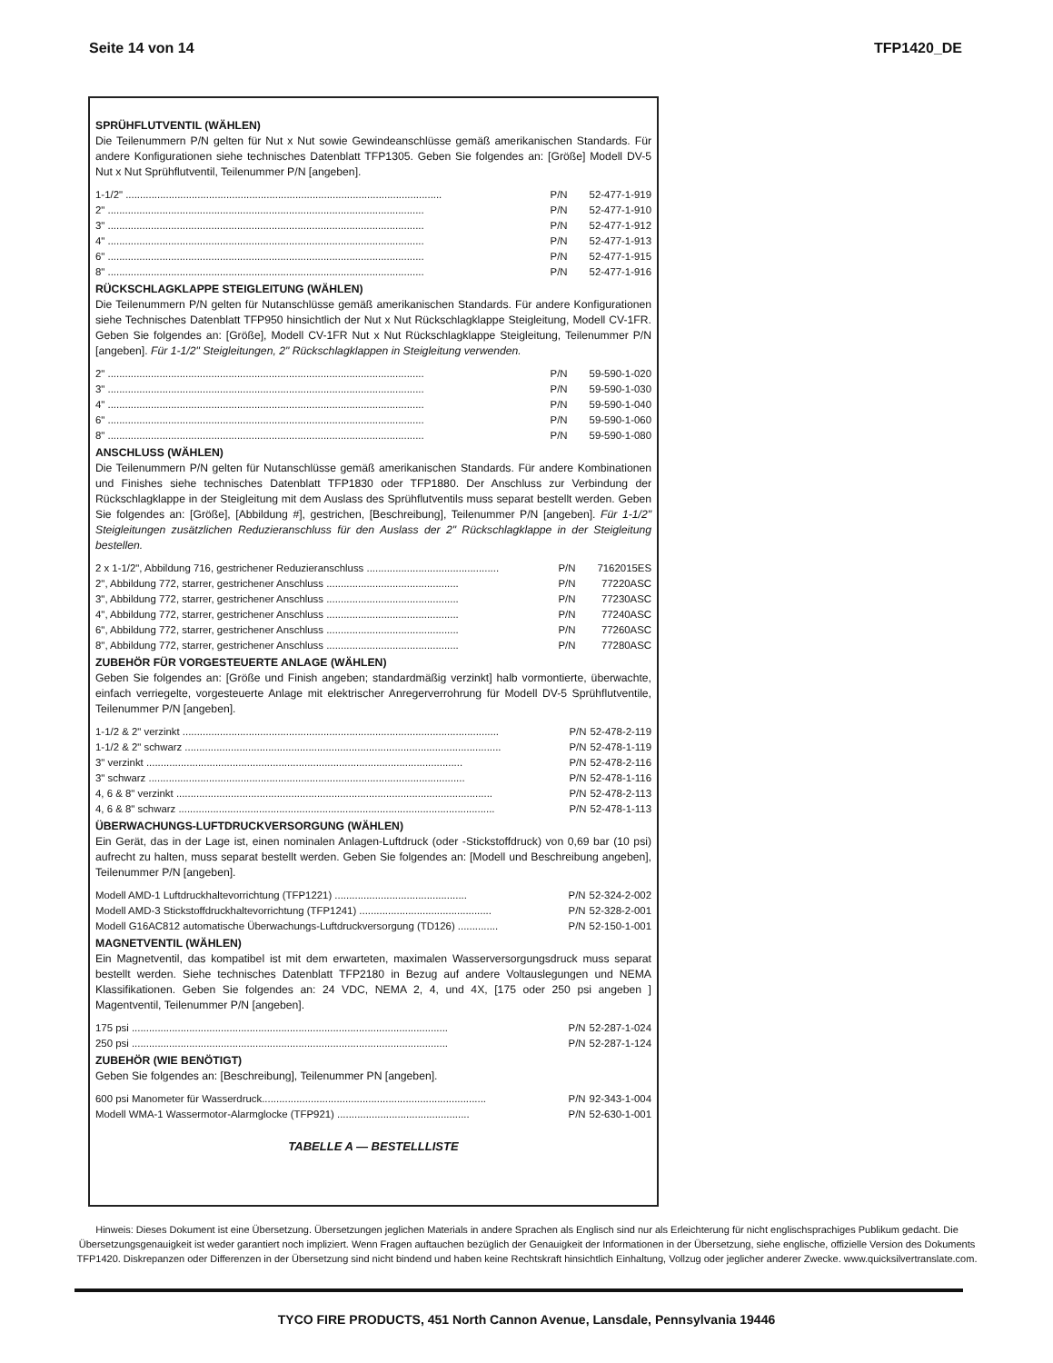Seite 14 von 14 TFP1420_DE
SPRÜHFLUTVENTIL (WÄHLEN)
Die Teilenummern P/N gelten für Nut x Nut sowie Gewindeanschlüsse gemäß amerikanischen Standards. Für andere Konfigurationen siehe technisches Datenblatt TFP1305. Geben Sie folgendes an: [Größe] Modell DV-5 Nut x Nut Sprühflutventil, Teilenummer P/N [angeben].
| 1-1/2" .............................................................................................................. | P/N | 52-477-1-919 |
| 2" .............................................................................................................. | P/N | 52-477-1-910 |
| 3" .............................................................................................................. | P/N | 52-477-1-912 |
| 4" .............................................................................................................. | P/N | 52-477-1-913 |
| 6" .............................................................................................................. | P/N | 52-477-1-915 |
| 8" .............................................................................................................. | P/N | 52-477-1-916 |
RÜCKSCHLAGKLAPPE STEIGLEITUNG (WÄHLEN)
Die Teilenummern P/N gelten für Nutanschlüsse gemäß amerikanischen Standards. Für andere Konfigurationen siehe Technisches Datenblatt TFP950 hinsichtlich der Nut x Nut Rückschlagklappe Steigleitung, Modell CV-1FR. Geben Sie folgendes an: [Größe], Modell CV-1FR Nut x Nut Rückschlagklappe Steigleitung, Teilenummer P/N [angeben]. Für 1-1/2" Steigleitungen, 2" Rückschlagklappen in Steigleitung verwenden.
| 2" .............................................................................................................. | P/N | 59-590-1-020 |
| 3" .............................................................................................................. | P/N | 59-590-1-030 |
| 4" .............................................................................................................. | P/N | 59-590-1-040 |
| 6" .............................................................................................................. | P/N | 59-590-1-060 |
| 8" .............................................................................................................. | P/N | 59-590-1-080 |
ANSCHLUSS (WÄHLEN)
Die Teilenummern P/N gelten für Nutanschlüsse gemäß amerikanischen Standards. Für andere Kombinationen und Finishes siehe technisches Datenblatt TFP1830 oder TFP1880. Der Anschluss zur Verbindung der Rückschlagklappe in der Steigleitung mit dem Auslass des Sprühflutventils muss separat bestellt werden. Geben Sie folgendes an: [Größe], [Abbildung #], gestrichen, [Beschreibung], Teilenummer P/N [angeben]. Für 1-1/2" Steigleitungen zusätzlichen Reduzieranschluss für den Auslass der 2" Rückschlagklappe in der Steigleitung bestellen.
| 2 x 1-1/2", Abbildung 716, gestrichener Reduzieranschluss .............................................. | P/N | 7162015ES |
| 2", Abbildung 772, starrer, gestrichener Anschluss .............................................. | P/N | 77220ASC |
| 3", Abbildung 772, starrer, gestrichener Anschluss .............................................. | P/N | 77230ASC |
| 4", Abbildung 772, starrer, gestrichener Anschluss .............................................. | P/N | 77240ASC |
| 6", Abbildung 772, starrer, gestrichener Anschluss .............................................. | P/N | 77260ASC |
| 8", Abbildung 772, starrer, gestrichener Anschluss .............................................. | P/N | 77280ASC |
ZUBEHÖR FÜR VORGESTEUERTE ANLAGE (WÄHLEN)
Geben Sie folgendes an: [Größe und Finish angeben; standardmäßig verzinkt] halb vormontierte, überwachte, einfach verriegelte, vorgesteuerte Anlage mit elektrischer Anregerverrohrung für Modell DV-5 Sprühflutventile, Teilenummer P/N [angeben].
| 1-1/2 & 2" verzinkt .............................................................................................................. | P/N | 52-478-2-119 |
| 1-1/2 & 2" schwarz .............................................................................................................. | P/N | 52-478-1-119 |
| 3" verzinkt .............................................................................................................. | P/N | 52-478-2-116 |
| 3" schwarz .............................................................................................................. | P/N | 52-478-1-116 |
| 4, 6 & 8" verzinkt .............................................................................................................. | P/N | 52-478-2-113 |
| 4, 6 & 8" schwarz .............................................................................................................. | P/N | 52-478-1-113 |
ÜBERWACHUNGS-LUFTDRUCKVERSORGUNG (WÄHLEN)
Ein Gerät, das in der Lage ist, einen nominalen Anlagen-Luftdruck (oder -Stickstoffdruck) von 0,69 bar (10 psi) aufrecht zu halten, muss separat bestellt werden. Geben Sie folgendes an: [Modell und Beschreibung angeben], Teilenummer P/N [angeben].
| Modell AMD-1 Luftdruckhaltevorrichtung (TFP1221) .............................................. | P/N | 52-324-2-002 |
| Modell AMD-3 Stickstoffdruckhaltevorrichtung (TFP1241) .............................................. | P/N | 52-328-2-001 |
| Modell G16AC812 automatische Überwachungs-Luftdruckversorgung (TD126) .............. | P/N | 52-150-1-001 |
MAGNETVENTIL (WÄHLEN)
Ein Magnetventil, das kompatibel ist mit dem erwarteten, maximalen Wasserversorgungsdruck muss separat bestellt werden. Siehe technisches Datenblatt TFP2180 in Bezug auf andere Voltauslegungen und NEMA Klassifikationen. Geben Sie folgendes an: 24 VDC, NEMA 2, 4, und 4X, [175 oder 250 psi angeben ] Magentventil, Teilenummer P/N [angeben].
| 175 psi .............................................................................................................. | P/N | 52-287-1-024 |
| 250 psi .............................................................................................................. | P/N | 52-287-1-124 |
ZUBEHÖR (WIE BENÖTIGT)
Geben Sie folgendes an: [Beschreibung], Teilenummer PN [angeben].
| 600 psi Manometer für Wasserdruck.............................................................................. | P/N | 92-343-1-004 |
| Modell WMA-1 Wassermotor-Alarmglocke (TFP921) .............................................. | P/N | 52-630-1-001 |
TABELLE A — BESTELLLISTE
Hinweis: Dieses Dokument ist eine Übersetzung. Übersetzungen jeglichen Materials in andere Sprachen als Englisch sind nur als Erleichterung für nicht englischsprachiges Publikum gedacht. Die Übersetzungsgenauigkeit ist weder garantiert noch impliziert. Wenn Fragen auftauchen bezüglich der Genauigkeit der Informationen in der Übersetzung, siehe englische, offizielle Version des Dokuments TFP1420. Diskrepanzen oder Differenzen in der Übersetzung sind nicht bindend und haben keine Rechtskraft hinsichtlich Einhaltung, Vollzug oder jeglicher anderer Zwecke. www.quicksilvertranslate.com.
TYCO FIRE PRODUCTS, 451 North Cannon Avenue, Lansdale, Pennsylvania 19446